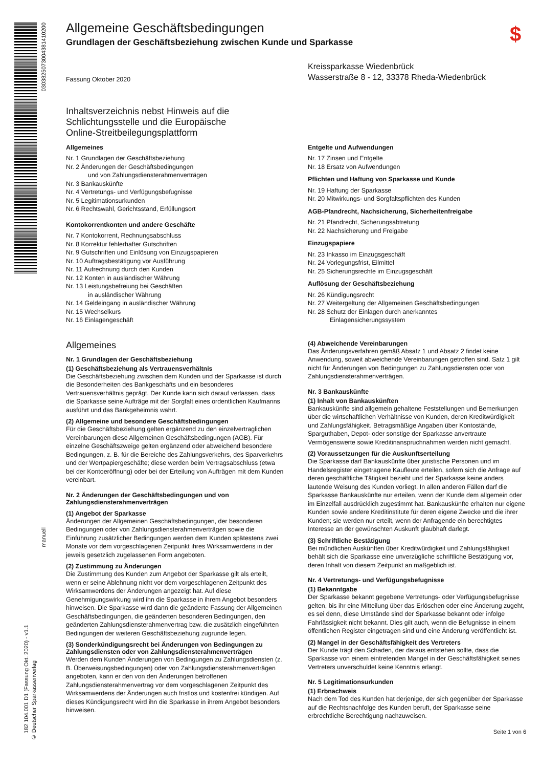0303825073004381410200
manuell
182 104.001 D1 (Fassung Okt. 2020) - v1.1
© Deutscher Sparkassenverlag
$
Allgemeine Geschäftsbedingungen
Grundlagen der Geschäftsbeziehung zwischen Kunde und Sparkasse
Fassung Oktober 2020
Kreissparkasse Wiedenbrück
Wasserstraße 8 - 12, 33378 Rheda-Wiedenbrück
Inhaltsverzeichnis nebst Hinweis auf die
Schlichtungsstelle und die Europäische
Online-Streitbeilegungsplattform
Allgemeines
Nr. 1 Grundlagen der Geschäftsbeziehung
Nr. 2 Änderungen der Geschäftsbedingungen
und von Zahlungsdiensterahmenverträgen
Nr. 3 Bankauskünfte
Nr. 4 Vertretungs- und Verfügungsbefugnisse
Nr. 5 Legitimationsurkunden
Nr. 6 Rechtswahl, Gerichtsstand, Erfüllungsort
Kontokorrentkonten und andere Geschäfte
Nr. 7 Kontokorrent, Rechnungsabschluss
Nr. 8 Korrektur fehlerhafter Gutschriften
Nr. 9 Gutschriften und Einlösung von Einzugspapieren
Nr. 10 Auftragsbestätigung vor Ausführung
Nr. 11 Aufrechnung durch den Kunden
Nr. 12 Konten in ausländischer Währung
Nr. 13 Leistungsbefreiung bei Geschäften
in ausländischer Währung
Nr. 14 Geldeingang in ausländischer Währung
Nr. 15 Wechselkurs
Nr. 16 Einlagengeschäft
Entgelte und Aufwendungen
Nr. 17 Zinsen und Entgelte
Nr. 18 Ersatz von Aufwendungen
Pflichten und Haftung von Sparkasse und Kunde
Nr. 19 Haftung der Sparkasse
Nr. 20 Mitwirkungs- und Sorgfaltspflichten des Kunden
AGB-Pfandrecht, Nachsicherung, Sicherheitenfreigabe
Nr. 21 Pfandrecht, Sicherungsabtretung
Nr. 22 Nachsicherung und Freigabe
Einzugspapiere
Nr. 23 Inkasso im Einzugsgeschäft
Nr. 24 Vorlegungsfrist, Eilmittel
Nr. 25 Sicherungsrechte im Einzugsgeschäft
Auflösung der Geschäftsbeziehung
Nr. 26 Kündigungsrecht
Nr. 27 Weitergeltung der Allgemeinen Geschäftsbedingungen
Nr. 28 Schutz der Einlagen durch anerkanntes
Einlagensicherungssystem
Allgemeines
Nr. 1 Grundlagen der Geschäftsbeziehung
(1) Geschäftsbeziehung als Vertrauensverhältnis
Die Geschäftsbeziehung zwischen dem Kunden und der Sparkasse ist durch die Besonderheiten des Bankgeschäfts und ein besonderes Vertrauensverhältnis geprägt. Der Kunde kann sich darauf verlassen, dass die Sparkasse seine Aufträge mit der Sorgfalt eines ordentlichen Kaufmanns ausführt und das Bankgeheimnis wahrt.
(2) Allgemeine und besondere Geschäftsbedingungen
Für die Geschäftsbeziehung gelten ergänzend zu den einzelvertraglichen Vereinbarungen diese Allgemeinen Geschäftsbedingungen (AGB). Für einzelne Geschäftszweige gelten ergänzend oder abweichend besondere Bedingungen, z. B. für die Bereiche des Zahlungsverkehrs, des Sparverkehrs und der Wertpapiergeschäfte; diese werden beim Vertragsabschluss (etwa bei der Kontoeröffnung) oder bei der Erteilung von Aufträgen mit dem Kunden vereinbart.
Nr. 2 Änderungen der Geschäftsbedingungen und von Zahlungsdiensterahmenverträgen
(1) Angebot der Sparkasse
Änderungen der Allgemeinen Geschäftsbedingungen, der besonderen Bedingungen oder von Zahlungsdiensterahmenverträgen sowie die Einführung zusätzlicher Bedingungen werden dem Kunden spätestens zwei Monate vor dem vorgeschlagenen Zeitpunkt ihres Wirksamwerdens in der jeweils gesetzlich zugelassenen Form angeboten.
(2) Zustimmung zu Änderungen
Die Zustimmung des Kunden zum Angebot der Sparkasse gilt als erteilt, wenn er seine Ablehnung nicht vor dem vorgeschlagenen Zeitpunkt des Wirksamwerdens der Änderungen angezeigt hat. Auf diese Genehmigungswirkung wird ihn die Sparkasse in ihrem Angebot besonders hinweisen. Die Sparkasse wird dann die geänderte Fassung der Allgemeinen Geschäftsbedingungen, die geänderten besonderen Bedingungen, den geänderten Zahlungsdiensterahmenvertrag bzw. die zusätzlich eingeführten Bedingungen der weiteren Geschäftsbeziehung zugrunde legen.
(3) Sonderkündigungsrecht bei Änderungen von Bedingungen zu Zahlungsdiensten oder von Zahlungsdiensterahmenverträgen
Werden dem Kunden Änderungen von Bedingungen zu Zahlungsdiensten (z. B. Überweisungsbedingungen) oder von Zahlungsdiensterahmenverträgen angeboten, kann er den von den Änderungen betroffenen Zahlungsdiensterahmenvertrag vor dem vorgeschlagenen Zeitpunkt des Wirksamwerdens der Änderungen auch fristlos und kostenfrei kündigen. Auf dieses Kündigungsrecht wird ihn die Sparkasse in ihrem Angebot besonders hinweisen.
(4) Abweichende Vereinbarungen
Das Änderungsverfahren gemäß Absatz 1 und Absatz 2 findet keine Anwendung, soweit abweichende Vereinbarungen getroffen sind. Satz 1 gilt nicht für Änderungen von Bedingungen zu Zahlungsdiensten oder von Zahlungsdiensterahmenverträgen.
Nr. 3 Bankauskünfte
(1) Inhalt von Bankauskünften
Bankauskünfte sind allgemein gehaltene Feststellungen und Bemerkungen über die wirtschaftlichen Verhältnisse von Kunden, deren Kreditwürdigkeit und Zahlungsfähigkeit. Betragsmäßige Angaben über Kontostände, Sparguthaben, Depot- oder sonstige der Sparkasse anvertraute Vermögenswerte sowie Kreditinanspruchnahmen werden nicht gemacht.
(2) Voraussetzungen für die Auskunftserteilung
Die Sparkasse darf Bankauskünfte über juristische Personen und im Handelsregister eingetragene Kaufleute erteilen, sofern sich die Anfrage auf deren geschäftliche Tätigkeit bezieht und der Sparkasse keine anders lautende Weisung des Kunden vorliegt. In allen anderen Fällen darf die Sparkasse Bankauskünfte nur erteilen, wenn der Kunde dem allgemein oder im Einzelfall ausdrücklich zugestimmt hat. Bankauskünfte erhalten nur eigene Kunden sowie andere Kreditinstitute für deren eigene Zwecke und die ihrer Kunden; sie werden nur erteilt, wenn der Anfragende ein berechtigtes Interesse an der gewünschten Auskunft glaubhaft darlegt.
(3) Schriftliche Bestätigung
Bei mündlichen Auskünften über Kreditwürdigkeit und Zahlungsfähigkeit behält sich die Sparkasse eine unverzügliche schriftliche Bestätigung vor, deren Inhalt von diesem Zeitpunkt an maßgeblich ist.
Nr. 4 Vertretungs- und Verfügungsbefugnisse
(1) Bekanntgabe
Der Sparkasse bekannt gegebene Vertretungs- oder Verfügungsbefugnisse gelten, bis ihr eine Mitteilung über das Erlöschen oder eine Änderung zugeht, es sei denn, diese Umstände sind der Sparkasse bekannt oder infolge Fahrlässigkeit nicht bekannt. Dies gilt auch, wenn die Befugnisse in einem öffentlichen Register eingetragen sind und eine Änderung veröffentlicht ist.
(2) Mangel in der Geschäftsfähigkeit des Vertreters
Der Kunde trägt den Schaden, der daraus entstehen sollte, dass die Sparkasse von einem eintretenden Mangel in der Geschäftsfähigkeit seines Vertreters unverschuldet keine Kenntnis erlangt.
Nr. 5 Legitimationsurkunden
(1) Erbnachweis
Nach dem Tod des Kunden hat derjenige, der sich gegenüber der Sparkasse auf die Rechtsnachfolge des Kunden beruft, der Sparkasse seine erbrechtliche Berechtigung nachzuweisen.
Seite 1 von 6